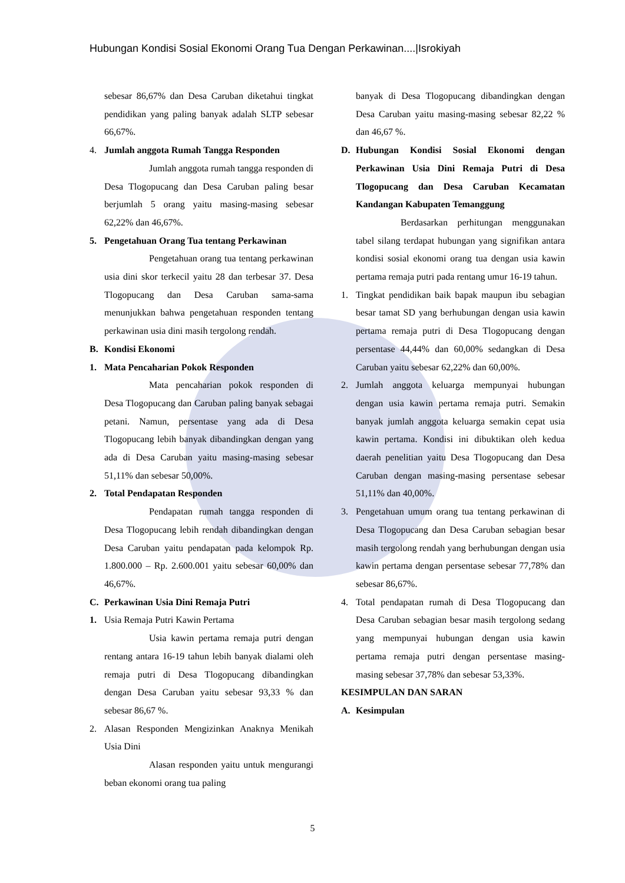Hubungan Kondisi Sosial Ekonomi Orang Tua Dengan Perkawinan....|Isrokiyah
sebesar 86,67% dan Desa Caruban diketahui tingkat pendidikan yang paling banyak adalah SLTP sebesar 66,67%.
4. Jumlah anggota Rumah Tangga Responden
Jumlah anggota rumah tangga responden di Desa Tlogopucang dan Desa Caruban paling besar berjumlah 5 orang yaitu masing-masing sebesar 62,22% dan 46,67%.
5. Pengetahuan Orang Tua tentang Perkawinan
Pengetahuan orang tua tentang perkawinan usia dini skor terkecil yaitu 28 dan terbesar 37. Desa Tlogopucang dan Desa Caruban sama-sama menunjukkan bahwa pengetahuan responden tentang perkawinan usia dini masih tergolong rendah.
B. Kondisi Ekonomi
1. Mata Pencaharian Pokok Responden
Mata pencaharian pokok responden di Desa Tlogopucang dan Caruban paling banyak sebagai petani. Namun, persentase yang ada di Desa Tlogopucang lebih banyak dibandingkan dengan yang ada di Desa Caruban yaitu masing-masing sebesar 51,11% dan sebesar 50,00%.
2. Total Pendapatan Responden
Pendapatan rumah tangga responden di Desa Tlogopucang lebih rendah dibandingkan dengan Desa Caruban yaitu pendapatan pada kelompok Rp. 1.800.000 – Rp. 2.600.001 yaitu sebesar 60,00% dan 46,67%.
C. Perkawinan Usia Dini Remaja Putri
1. Usia Remaja Putri Kawin Pertama
Usia kawin pertama remaja putri dengan rentang antara 16-19 tahun lebih banyak dialami oleh remaja putri di Desa Tlogopucang dibandingkan dengan Desa Caruban yaitu sebesar 93,33 % dan sebesar 86,67 %.
2. Alasan Responden Mengizinkan Anaknya Menikah Usia Dini
Alasan responden yaitu untuk mengurangi beban ekonomi orang tua paling
banyak di Desa Tlogopucang dibandingkan dengan Desa Caruban yaitu masing-masing sebesar 82,22 % dan 46,67 %.
D. Hubungan Kondisi Sosial Ekonomi dengan Perkawinan Usia Dini Remaja Putri di Desa Tlogopucang dan Desa Caruban Kecamatan Kandangan Kabupaten Temanggung
Berdasarkan perhitungan menggunakan tabel silang terdapat hubungan yang signifikan antara kondisi sosial ekonomi orang tua dengan usia kawin pertama remaja putri pada rentang umur 16-19 tahun.
1. Tingkat pendidikan baik bapak maupun ibu sebagian besar tamat SD yang berhubungan dengan usia kawin pertama remaja putri di Desa Tlogopucang dengan persentase 44,44% dan 60,00% sedangkan di Desa Caruban yaitu sebesar 62,22% dan 60,00%.
2. Jumlah anggota keluarga mempunyai hubungan dengan usia kawin pertama remaja putri. Semakin banyak jumlah anggota keluarga semakin cepat usia kawin pertama. Kondisi ini dibuktikan oleh kedua daerah penelitian yaitu Desa Tlogopucang dan Desa Caruban dengan masing-masing persentase sebesar 51,11% dan 40,00%.
3. Pengetahuan umum orang tua tentang perkawinan di Desa Tlogopucang dan Desa Caruban sebagian besar masih tergolong rendah yang berhubungan dengan usia kawin pertama dengan persentase sebesar 77,78% dan sebesar 86,67%.
4. Total pendapatan rumah di Desa Tlogopucang dan Desa Caruban sebagian besar masih tergolong sedang yang mempunyai hubungan dengan usia kawin pertama remaja putri dengan persentase masing-masing sebesar 37,78% dan sebesar 53,33%.
KESIMPULAN DAN SARAN
A. Kesimpulan
5